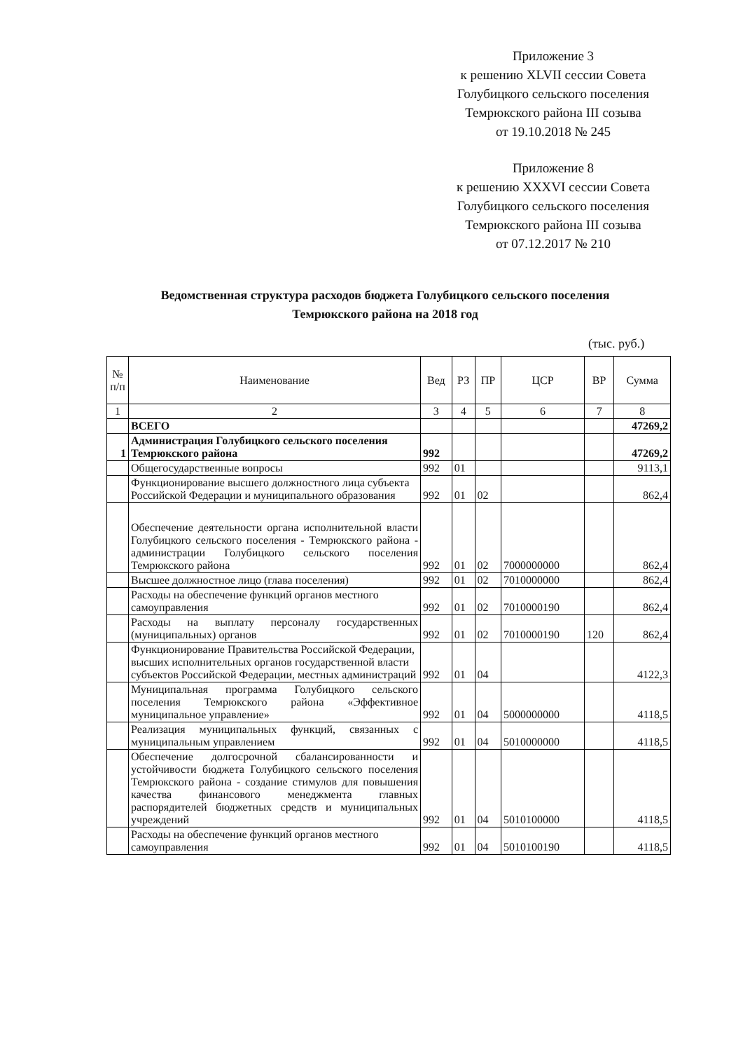Приложение 3
к решению XLVII сессии Совета
Голубицкого сельского поселения
Темрюкского района III созыва
от 19.10.2018 № 245
Приложение 8
к решению XXXVI сессии Совета
Голубицкого сельского поселения
Темрюкского района III созыва
от 07.12.2017 № 210
Ведомственная структура расходов бюджета Голубицкого сельского поселения
Темрюкского района на 2018 год
(тыс. руб.)
| № п/п | Наименование | Вед | РЗ | ПР | ЦСР | ВР | Сумма |
| --- | --- | --- | --- | --- | --- | --- | --- |
| 1 | 2 | 3 | 4 | 5 | 6 | 7 | 8 |
| | ВСЕГО | | | | | | 47269,2 |
| 1 | Администрация Голубицкого сельского поселения Темрюкского района | 992 | | | | | 47269,2 |
| | Общегосударственные вопросы | 992 | 01 | | | | 9113,1 |
| | Функционирование высшего должностного лица субъекта Российской Федерации и муниципального образования | 992 | 01 | 02 | | | 862,4 |
| | Обеспечение деятельности органа исполнительной власти Голубицкого сельского поселения - Темрюкского района - администрации Голубицкого сельского поселения Темрюкского района | 992 | 01 | 02 | 7000000000 | | 862,4 |
| | Высшее должностное лицо (глава поселения) | 992 | 01 | 02 | 7010000000 | | 862,4 |
| | Расходы на обеспечение функций органов местного самоуправления | 992 | 01 | 02 | 7010000190 | | 862,4 |
| | Расходы на выплату персоналу государственных (муниципальных) органов | 992 | 01 | 02 | 7010000190 | 120 | 862,4 |
| | Функционирование Правительства Российской Федерации, высших исполнительных органов государственной власти субъектов Российской Федерации, местных администраций | 992 | 01 | 04 | | | 4122,3 |
| | Муниципальная программа Голубицкого сельского поселения Темрюкского района «Эффективное муниципальное управление» | 992 | 01 | 04 | 5000000000 | | 4118,5 |
| | Реализация муниципальных функций, связанных с муниципальным управлением | 992 | 01 | 04 | 5010000000 | | 4118,5 |
| | Обеспечение долгосрочной сбалансированности и устойчивости бюджета Голубицкого сельского поселения Темрюкского района - создание стимулов для повышения качества финансового менеджмента главных распорядителей бюджетных средств и муниципальных учреждений | 992 | 01 | 04 | 5010100000 | | 4118,5 |
| | Расходы на обеспечение функций органов местного самоуправления | 992 | 01 | 04 | 5010100190 | | 4118,5 |